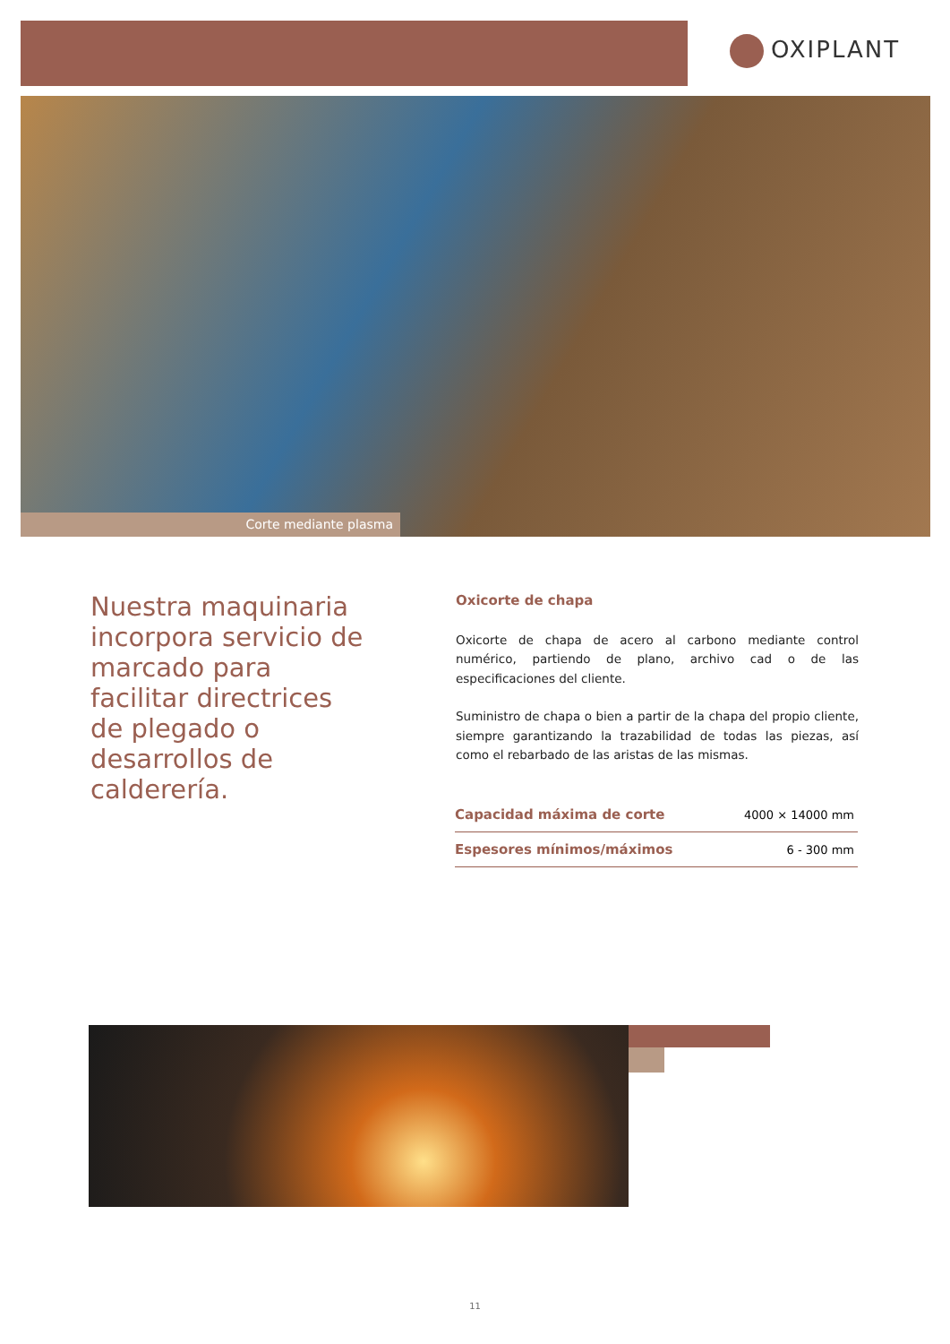OXIPLANT
Corte mediante plasma
Nuestra maquinaria incorpora servicio de marcado para facilitar directrices de plegado o desarrollos de calderería.
Oxicorte de chapa
Oxicorte de chapa de acero al carbono mediante control numérico, partiendo de plano, archivo cad o de las especificaciones del cliente.
Suministro de chapa o bien a partir de la chapa del propio cliente, siempre garantizando la trazabilidad de todas las piezas, así como el rebarbado de las aristas de las mismas.
| Capacidad máxima de corte | 4000 × 14000 mm |
| Espesores mínimos/máximos | 6 - 300 mm |
11